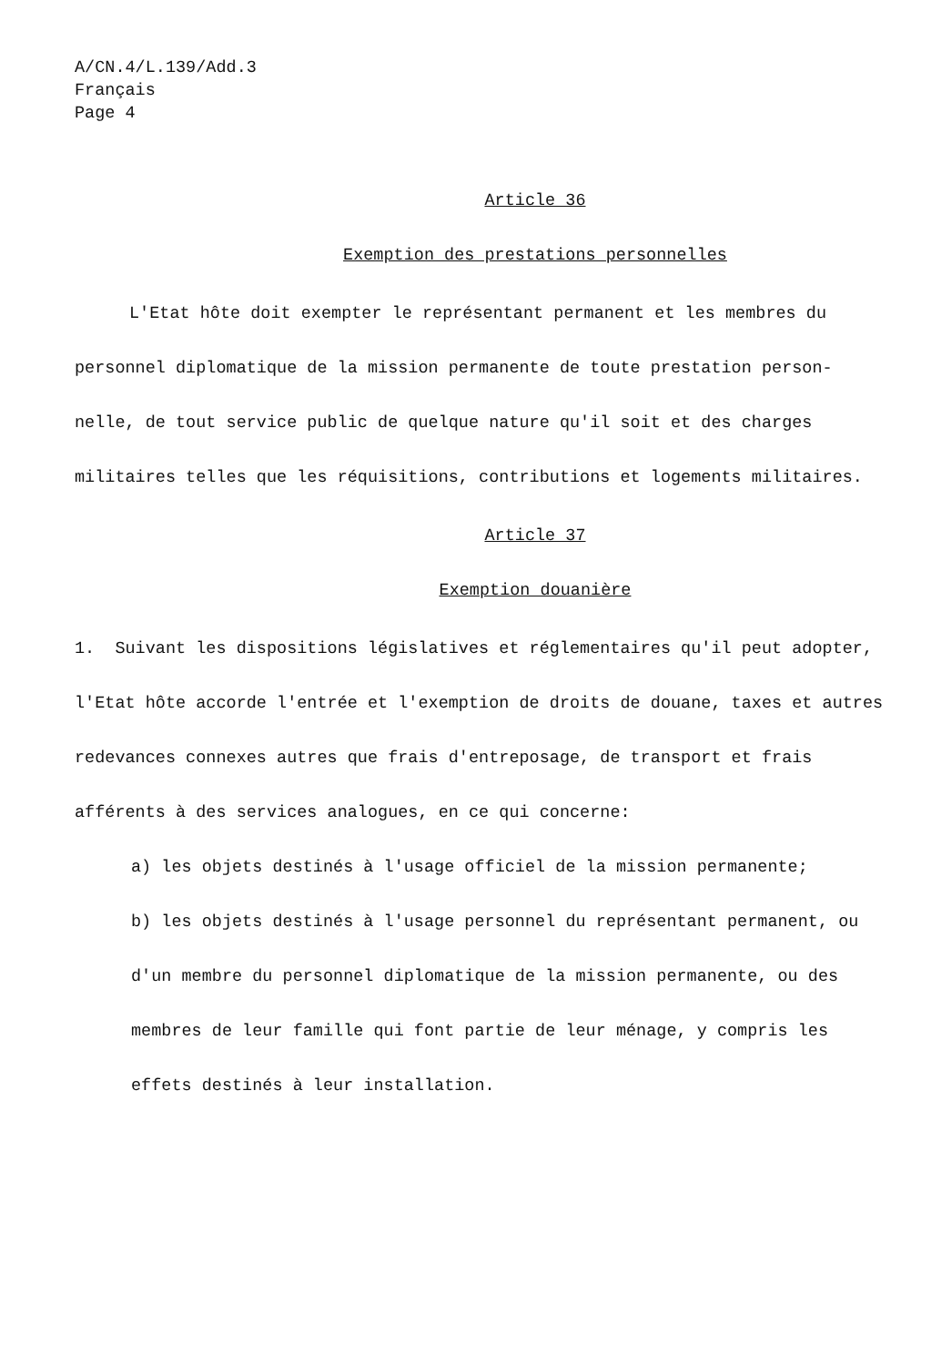A/CN.4/L.139/Add.3
Français
Page 4
Article 36
Exemption des prestations personnelles
L'Etat hôte doit exempter le représentant permanent et les membres du personnel diplomatique de la mission permanente de toute prestation person-nelle, de tout service public de quelque nature qu'il soit et des charges militaires telles que les réquisitions, contributions et logements militaires.
Article 37
Exemption douanière
1. Suivant les dispositions législatives et réglementaires qu'il peut adopter, l'Etat hôte accorde l'entrée et l'exemption de droits de douane, taxes et autres redevances connexes autres que frais d'entreposage, de transport et frais afférents à des services analogues, en ce qui concerne:
a) les objets destinés à l'usage officiel de la mission permanente;
b) les objets destinés à l'usage personnel du représentant permanent, ou d'un membre du personnel diplomatique de la mission permanente, ou des membres de leur famille qui font partie de leur ménage, y compris les effets destinés à leur installation.